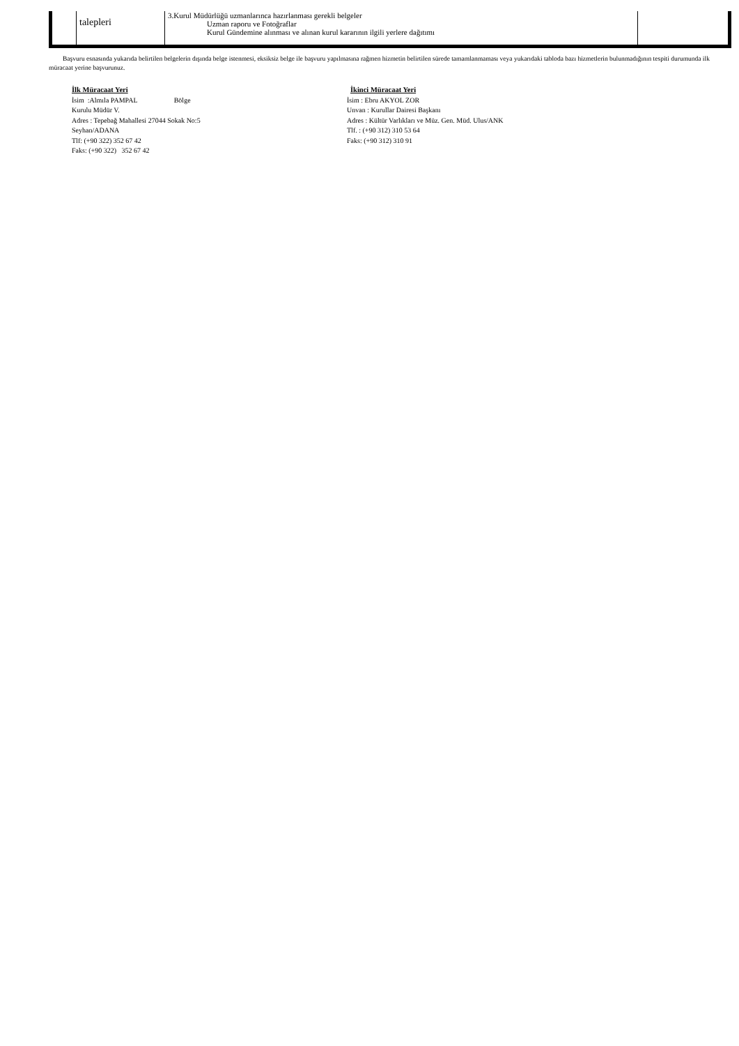| | talepleri | 3.Kurul Müdürlüğü uzmanlarınca hazırlanması gerekli belgeler Uzman raporu ve Fotoğraflar Kurul Gündemine alınması ve alınan kurul kararının ilgili yerlere dağıtımı | |
Başvuru esnasında yukarıda belirtilen belgelerin dışında belge istenmesi, eksiksiz belge ile başvuru yapılmasına rağmen hizmetin belirtilen sürede tamamlanmaması veya yukarıdaki tabloda bazı hizmetlerin bulunmadığının tespiti durumunda ilk müracaat yerine başvurunuz.
İlk Müracaat Yeri
İsim :Almıla PAMPAL Bölge
Kurulu Müdür V.
Adres : Tepebağ Mahallesi 27044 Sokak No:5
Seyhan/ADANA
Tlf: (+90 322) 352 67 42
Faks: (+90 322) 352 67 42
İkinci Müracaat Yeri
İsim : Ebru AKYOL ZOR
Unvan : Kurullar Dairesi Başkanı
Adres : Kültür Varlıkları ve Müz. Gen. Müd. Ulus/ANK
Tlf. : (+90 312) 310 53 64
Faks: (+90 312) 310 91